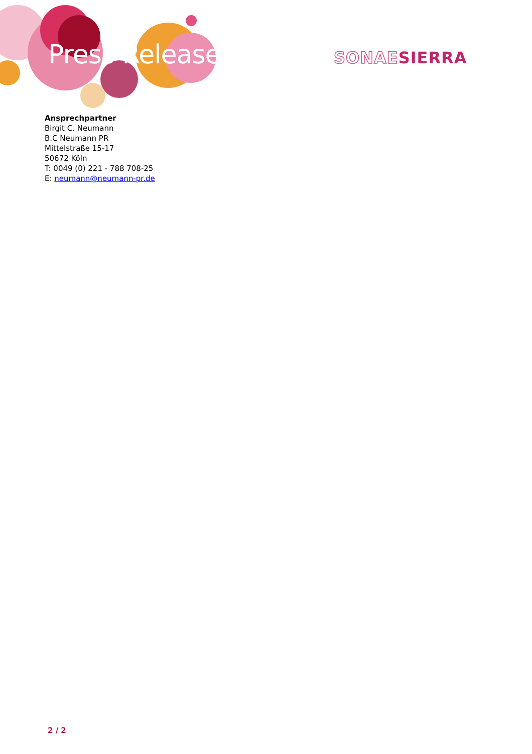Press Release SONAESIERRA
Ansprechpartner
Birgit C. Neumann
B.C Neumann PR
Mittelstraße 15-17
50672 Köln
T: 0049 (0) 221 - 788 708-25
E: neumann@neumann-pr.de
2 / 2